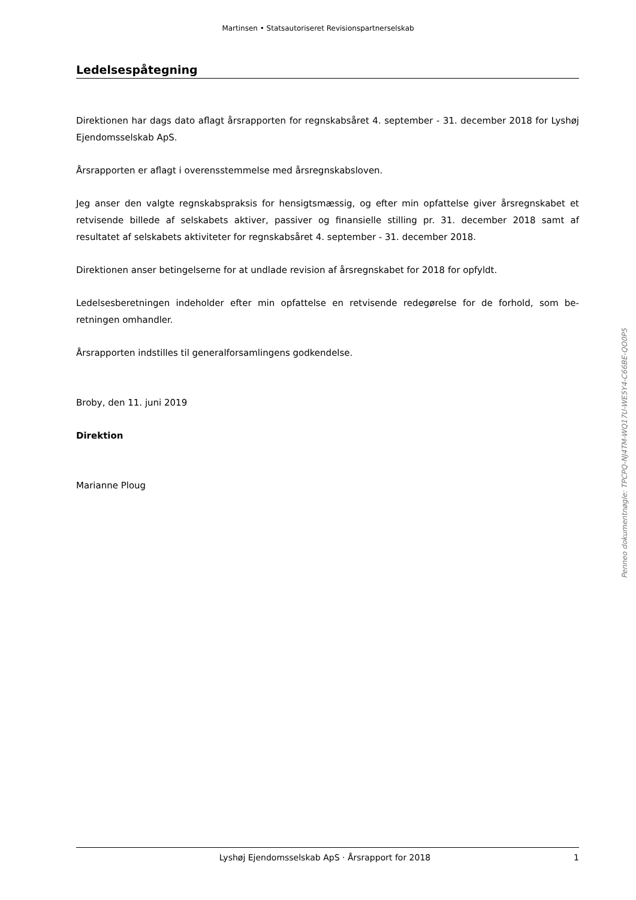Martinsen • Statsautoriseret Revisionspartnerselskab
Ledelsespåtegning
Direktionen har dags dato aflagt årsrapporten for regnskabsåret 4. september - 31. december 2018 for Lyshøj Ejendomsselskab ApS.
Årsrapporten er aflagt i overensstemmelse med årsregnskabsloven.
Jeg anser den valgte regnskabspraksis for hensigtsmæssig, og efter min opfattelse giver årsregnska­bet et retvisende billede af selskabets aktiver, passiver og finansielle stilling pr. 31. december 2018 samt af resultatet af selskabets aktiviteter for regnskabsåret 4. september - 31. december 2018.
Direktionen anser betingelserne for at undlade revision af årsregnskabet for 2018 for opfyldt.
Ledelsesberetningen indeholder efter min opfattelse en retvisende redegørelse for de forhold, som be­retningen omhandler.
Årsrapporten indstilles til generalforsamlingens godkendelse.
Broby, den 11. juni 2019
Direktion
Marianne Ploug
Penneo dokumentnøgle: TPCPQ-NJ4TM-WQ17U-WE5Y4-C66BE-QO0P5
Lyshøj Ejendomsselskab ApS · Årsrapport for 2018 1